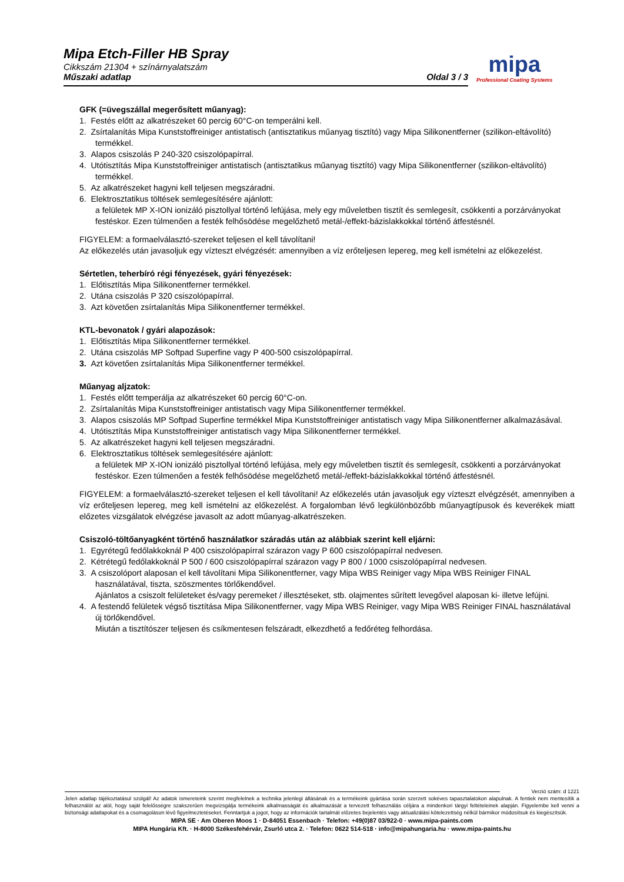Mipa Etch-Filler HB Spray
Cikkszám 21304 + színárnyalatszám
Műszaki adatlap
Oldal 3 / 3
mipa
Professional Coating Systems
GFK (=üvegszállal megerősített műanyag):
1. Festés előtt az alkatrészeket 60 percig 60°C-on temperálni kell.
2. Zsírtalanítás Mipa Kunststoffreiniger antistatisch (antisztatikus műanyag tisztító) vagy Mipa Silikonentferner (szilikon-eltávolító) termékkel.
3. Alapos csiszolás P 240-320 csiszolópapírral.
4. Utótisztítás Mipa Kunststoffreiniger antistatisch (antisztatikus műanyag tisztító) vagy Mipa Silikonentferner (szilikon-eltávolító) termékkel.
5. Az alkatrészeket hagyni kell teljesen megszáradni.
6. Elektrosztatikus töltések semlegesítésére ajánlott:
a felületek MP X-ION ionizáló pisztollyal történő lefújása, mely egy műveletben tisztít és semlegesít, csökkenti a porzárványokat festéskor. Ezen túlmenően a festék felhősödése megelőzhető metál-/effekt-bázislakkokkal történő átfestésnél.
FIGYELEM: a formaelválasztó-szereket teljesen el kell távolítani!
Az előkezelés után javasoljuk egy vízteszt elvégzését: amennyiben a víz erőteljesen lepereg, meg kell ismételni az előkezelést.
Sértetlen, teherbíró régi fényezések, gyári fényezések:
1. Előtisztítás Mipa Silikonentferner termékkel.
2. Utána csiszolás P 320 csiszolópapírral.
3. Azt követően zsírtalanítás Mipa Silikonentferner termékkel.
KTL-bevonatok / gyári alapozások:
1. Előtisztítás Mipa Silikonentferner termékkel.
2. Utána csiszolás MP Softpad Superfine vagy P 400-500 csiszolópapírral.
3. Azt követően zsírtalanítás Mipa Silikonentferner termékkel.
Műanyag aljzatok:
1. Festés előtt temperálja az alkatrészeket 60 percig 60°C-on.
2. Zsírtalanítás Mipa Kunststoffreiniger antistatisch vagy Mipa Silikonentferner termékkel.
3. Alapos csiszolás MP Softpad Superfine termékkel Mipa Kunststoffreiniger antistatisch vagy Mipa Silikonentferner alkalmazásával.
4. Utótisztítás Mipa Kunststoffreiniger antistatisch vagy Mipa Silikonentferner termékkel.
5. Az alkatrészeket hagyni kell teljesen megszáradni.
6. Elektrosztatikus töltések semlegesítésére ajánlott:
a felületek MP X-ION ionizáló pisztollyal történő lefújása, mely egy műveletben tisztít és semlegesít, csökkenti a porzárványokat festéskor. Ezen túlmenően a festék felhősödése megelőzhető metál-/effekt-bázislakkokkal történő átfestésnél.
FIGYELEM: a formaelválasztó-szereket teljesen el kell távolítani! Az előkezelés után javasoljuk egy vízteszt elvégzését, amennyiben a víz erőteljesen lepereg, meg kell ismételni az előkezelést. A forgalomban lévő legkülönbözőbb műanyagtípusok és keverékek miatt előzetes vizsgálatok elvégzése javasolt az adott műanyag-alkatrészeken.
Csiszoló-töltőanyagként történő használatkor száradás után az alábbiak szerint kell eljárni:
1. Egyrétegű fedőlakkoknál P 400 csiszolópapírral szárazon vagy P 600 csiszolópapírral nedvesen.
2. Kétrétegű fedőlakkoknál P 500 / 600 csiszolópapírral szárazon vagy P 800 / 1000 csiszolópapírral nedvesen.
3. A csiszolóport alaposan el kell távolítani Mipa Silikonentferner, vagy Mipa WBS Reiniger vagy Mipa WBS Reiniger FINAL használatával, tiszta, szöszmentes törlőkendővel.
Ajánlatos a csiszolt felületeket és/vagy peremeket / illesztéseket, stb. olajmentes sűrített levegővel alaposan ki- illetve lefújni.
4. A festendő felületek végső tisztítása Mipa Silikonentferner, vagy Mipa WBS Reiniger, vagy Mipa WBS Reiniger FINAL használatával új törlőkendővel.
Miután a tisztítószer teljesen és csíkmentesen felszáradt, elkezdhető a fedőréteg felhordása.
Verzió szám: d 1221
Jelen adatlap tájékoztatásul szolgál! Az adatok ismereteink szerint megfelelnek a technika jelenlegi állásának és a termékeink gyártása során szerzett sokéves tapasztalatokon alapulnak. A fentiek nem mentesítik a felhasználót az alól, hogy saját felelősségre szakszerűen megvizsgálja termékeink alkalmasságát és alkalmazását a tervezett felhasználás céljára a mindenkori tárgyi feltételeinek alapján. Figyelembe kell venni a biztonsági adatlapokat és a csomagoláson lévő figyelmeztetéseket. Fenntartjuk a jogot, hogy az információk tartalmát előzetes bejelentés vagy aktualizálási kötelezettség nélkül bármikor módosítsuk és kiegészítsük.
MIPA SE · Am Oberen Moos 1 · D-84051 Essenbach · Telefon: +49(0)87 03/922-0 · www.mipa-paints.com
MIPA Hungária Kft. · H-8000 Székesfehérvár, Zsurló utca 2. · Telefon: 0622 514-518 · info@mipahungaria.hu · www.mipa-paints.hu